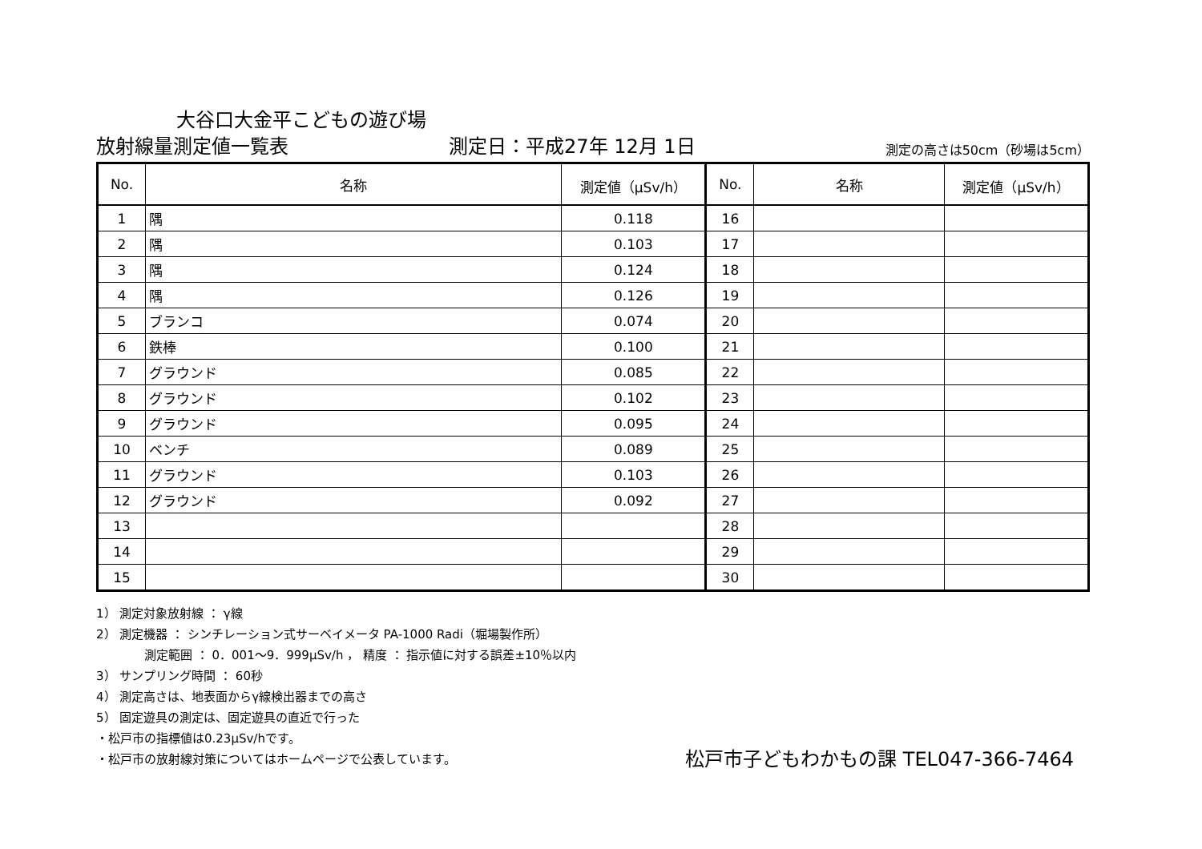大谷口大金平こどもの遊び場
放射線量測定値一覧表
測定日：平成27年 12月 1日
測定の高さは50cm（砂場は5cm）
| No. | 名称 | 測定値（μSv/h） | No. | 名称 | 測定値（μSv/h） |
| --- | --- | --- | --- | --- | --- |
| 1 | 隅 | 0.118 | 16 | | |
| 2 | 隅 | 0.103 | 17 | | |
| 3 | 隅 | 0.124 | 18 | | |
| 4 | 隅 | 0.126 | 19 | | |
| 5 | ブランコ | 0.074 | 20 | | |
| 6 | 鉄棒 | 0.100 | 21 | | |
| 7 | グラウンド | 0.085 | 22 | | |
| 8 | グラウンド | 0.102 | 23 | | |
| 9 | グラウンド | 0.095 | 24 | | |
| 10 | ベンチ | 0.089 | 25 | | |
| 11 | グラウンド | 0.103 | 26 | | |
| 12 | グラウンド | 0.092 | 27 | | |
| 13 | | | 28 | | |
| 14 | | | 29 | | |
| 15 | | | 30 | | |
1） 測定対象放射線 ： γ線
2） 測定機器 ： シンチレーション式サーベイメータ PA-1000 Radi（堀場製作所）
測定範囲 ： 0．001～9．999μSv/h ， 精度 ： 指示値に対する誤差±10％以内
3） サンプリング時間 ： 60秒
4） 測定高さは、地表面からγ線検出器までの高さ
5） 固定遊具の測定は、固定遊具の直近で行った
・松戸市の指標値は0.23μSv/hです。
・松戸市の放射線対策についてはホームページで公表しています。 松戸市子どもわかもの課 TEL047-366-7464